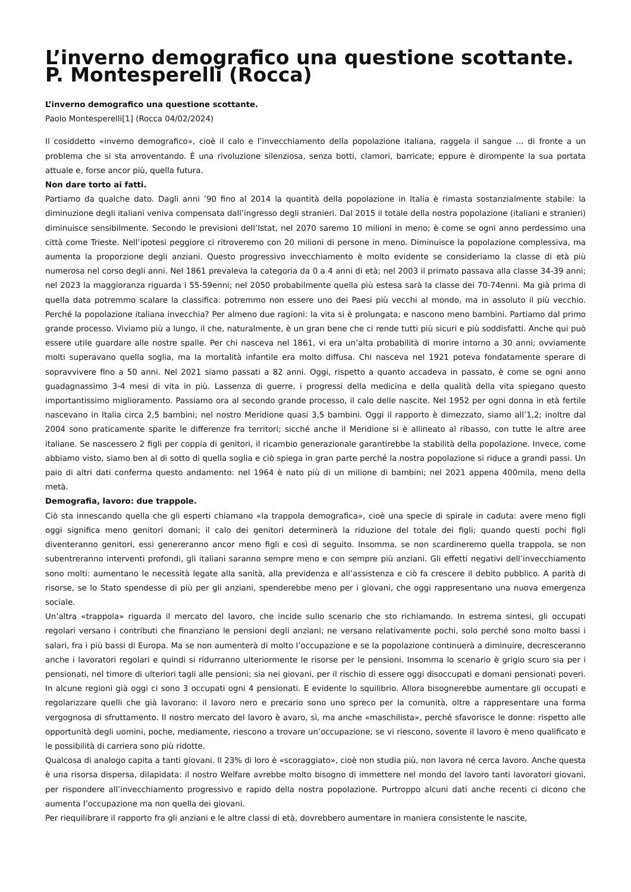L’inverno demografico una questione scottante. P. Montesperelli (Rocca)
L’inverno demografico una questione scottante.
Paolo Montesperelli[1] (Rocca 04/02/2024)
Il cosiddetto «inverno demografico», cioè il calo e l’invecchiamento della popolazione italiana, raggela il sangue … di fronte a un problema che si sta arroventando. È una rivoluzione silenziosa, senza botti, clamori, barricate; eppure è dirompente la sua portata attuale e, forse ancor più, quella futura.
Non dare torto ai fatti.
Partiamo da qualche dato. Dagli anni ’90 fino al 2014 la quantità della popolazione in Italia è rimasta sostanzialmente stabile: la diminuzione degli italiani veniva compensata dall’ingresso degli stranieri. Dal 2015 il totale della nostra popolazione (italiani e stranieri) diminuisce sensibilmente. Secondo le previsioni dell’Istat, nel 2070 saremo 10 milioni in meno; è come se ogni anno perdessimo una città come Trieste. Nell’ipotesi peggiore ci ritroveremo con 20 milioni di persone in meno. Diminuisce la popolazione complessiva, ma aumenta la proporzione degli anziani. Questo progressivo invecchiamento è molto evidente se consideriamo la classe di età più numerosa nel corso degli anni. Nel 1861 prevaleva la categoria da 0 a 4 anni di età; nel 2003 il primato passava alla classe 34-39 anni; nel 2023 la maggioranza riguarda i 55-59enni; nel 2050 probabilmente quella più estesa sarà la classe dei 70-74enni. Ma già prima di quella data potremmo scalare la classifica: potremmo non essere uno dei Paesi più vecchi al mondo, ma in assoluto il più vecchio. Perché la popolazione italiana invecchia? Per almeno due ragioni: la vita si è prolungata; e nascono meno bambini. Partiamo dal primo grande processo. Viviamo più a lungo, il che, naturalmente, è un gran bene che ci rende tutti più sicuri e più soddisfatti. Anche qui può essere utile guardare alle nostre spalle. Per chi nasceva nel 1861, vi era un’alta probabilità di morire intorno a 30 anni; ovviamente molti superavano quella soglia, ma la mortalità infantile era molto diffusa. Chi nasceva nel 1921 poteva fondatamente sperare di sopravvivere fino a 50 anni. Nel 2021 siamo passati a 82 anni. Oggi, rispetto a quanto accadeva in passato, è come se ogni anno guadagnassimo 3-4 mesi di vita in più. Lassenza di guerre, i progressi della medicina e della qualità della vita spiegano questo importantissimo miglioramento. Passiamo ora al secondo grande processo, il calo delle nascite. Nel 1952 per ogni donna in età fertile nascevano in Italia circa 2,5 bambini; nel nostro Meridione quasi 3,5 bambini. Oggi il rapporto è dimezzato, siamo all’1,2; inoltre dal 2004 sono praticamente sparite le differenze fra territori; sicché anche il Meridione si è allineato al ribasso, con tutte le altre aree italiane. Se nascessero 2 figli per coppia di genitori, il ricambio generazionale garantirebbe la stabilità della popolazione. Invece, come abbiamo visto, siamo ben al di sotto di quella soglia e ciò spiega in gran parte perché la nostra popolazione si riduce a grandi passi. Un paio di altri dati conferma questo andamento: nel 1964 è nato più di un milione di bambini; nel 2021 appena 400mila, meno della metà.
Demografia, lavoro: due trappole.
Ciò sta innescando quella che gli esperti chiamano «la trappola demografica», cioè una specie di spirale in caduta: avere meno figli oggi significa meno genitori domani; il calo dei genitori determinerà la riduzione del totale dei figli; quando questi pochi figli diventeranno genitori, essi genereranno ancor meno figli e così di seguito. Insomma, se non scardineremo quella trappola, se non subentreranno interventi profondi, gli italiani saranno sempre meno e con sempre più anziani. Gli effetti negativi dell’invecchiamento sono molti: aumentano le necessità legate alla sanità, alla previdenza e all’assistenza e ciò fa crescere il debito pubblico. A parità di risorse, se lo Stato spendesse di più per gli anziani, spenderebbe meno per i giovani, che oggi rappresentano una nuova emergenza sociale.
Un’altra «trappola» riguarda il mercato del lavoro, che incide sullo scenario che sto richiamando. In estrema sintesi, gli occupati regolari versano i contributi che finanziano le pensioni degli anziani; ne versano relativamente pochi, solo perché sono molto bassi i salari, fra i più bassi di Europa. Ma se non aumenterà di molto l’occupazione e se la popolazione continuerà a diminuire, decresceranno anche i lavoratori regolari e quindi si ridurranno ulteriormente le risorse per le pensioni. Insomma lo scenario è grigio scuro sia per i pensionati, nel timore di ulteriori tagli alle pensioni; sia nei giovani, per il rischio di essere oggi disoccupati e domani pensionati poveri. In alcune regioni già oggi ci sono 3 occupati ogni 4 pensionati. E evidente lo squilibrio. Allora bisognerebbe aumentare gli occupati e regolarizzare quelli che già lavorano: il lavoro nero e precario sono uno spreco per la comunità, oltre a rappresentare una forma vergognosa di sfruttamento. Il nostro mercato del lavoro è avaro, sì, ma anche «maschilista», perché sfavorisce le donne: rispetto alle opportunità degli uomini, poche, mediamente, riescono a trovare un’occupazione; se vi riescono, sovente il lavoro è meno qualificato e le possibilità di carriera sono più ridotte.
Qualcosa di analogo capita a tanti giovani. Il 23% di loro è «scoraggiato», cioè non studia più, non lavora né cerca lavoro. Anche questa è una risorsa dispersa, dilapidata: il nostro Welfare avrebbe molto bisogno di immettere nel mondo del lavoro tanti lavoratori giovani, per rispondere all’invecchiamento progressivo e rapido della nostra popolazione. Purtroppo alcuni dati anche recenti ci dicono che aumenta l’occupazione ma non quella dei giovani.
Per riequilibrare il rapporto fra gli anziani e le altre classi di età, dovrebbero aumentare in maniera consistente le nascite,